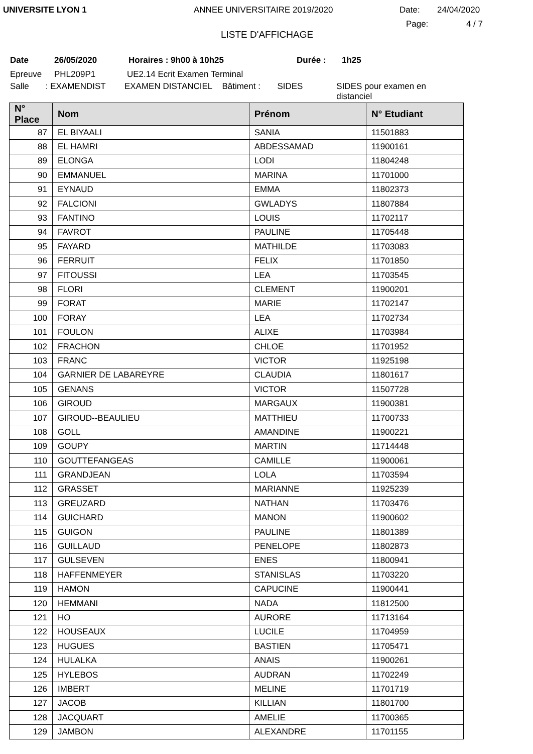UNIVERSITE LYON 1 ANNEE UNIVERSITAIRE 2019/2020 Date: 24/04/2020
Page: 4 / 7
LISTE D'AFFICHAGE
Date 26/05/2020 Horaires : 9h00 à 10h25 Durée : 1h25
Epreuve PHL209P1 UE2.14 Ecrit Examen Terminal
Salle: EXAMENDIST EXAMEN DISTANCIEL Bâtiment : SIDES SIDES pour examen en distanciel
| N° Place | Nom | Prénom | N° Etudiant |
| --- | --- | --- | --- |
| 87 | EL BIYAALI | SANIA | 11501883 |
| 88 | EL HAMRI | ABDESSAMAD | 11900161 |
| 89 | ELONGA | LODI | 11804248 |
| 90 | EMMANUEL | MARINA | 11701000 |
| 91 | EYNAUD | EMMA | 11802373 |
| 92 | FALCIONI | GWLADYS | 11807884 |
| 93 | FANTINO | LOUIS | 11702117 |
| 94 | FAVROT | PAULINE | 11705448 |
| 95 | FAYARD | MATHILDE | 11703083 |
| 96 | FERRUIT | FELIX | 11701850 |
| 97 | FITOUSSI | LEA | 11703545 |
| 98 | FLORI | CLEMENT | 11900201 |
| 99 | FORAT | MARIE | 11702147 |
| 100 | FORAY | LEA | 11702734 |
| 101 | FOULON | ALIXE | 11703984 |
| 102 | FRACHON | CHLOE | 11701952 |
| 103 | FRANC | VICTOR | 11925198 |
| 104 | GARNIER DE LABAREYRE | CLAUDIA | 11801617 |
| 105 | GENANS | VICTOR | 11507728 |
| 106 | GIROUD | MARGAUX | 11900381 |
| 107 | GIROUD--BEAULIEU | MATTHIEU | 11700733 |
| 108 | GOLL | AMANDINE | 11900221 |
| 109 | GOUPY | MARTIN | 11714448 |
| 110 | GOUTTEFANGEAS | CAMILLE | 11900061 |
| 111 | GRANDJEAN | LOLA | 11703594 |
| 112 | GRASSET | MARIANNE | 11925239 |
| 113 | GREUZARD | NATHAN | 11703476 |
| 114 | GUICHARD | MANON | 11900602 |
| 115 | GUIGON | PAULINE | 11801389 |
| 116 | GUILLAUD | PENELOPE | 11802873 |
| 117 | GULSEVEN | ENES | 11800941 |
| 118 | HAFFENMEYER | STANISLAS | 11703220 |
| 119 | HAMON | CAPUCINE | 11900441 |
| 120 | HEMMANI | NADA | 11812500 |
| 121 | HO | AURORE | 11713164 |
| 122 | HOUSEAUX | LUCILE | 11704959 |
| 123 | HUGUES | BASTIEN | 11705471 |
| 124 | HULALKA | ANAIS | 11900261 |
| 125 | HYLEBOS | AUDRAN | 11702249 |
| 126 | IMBERT | MELINE | 11701719 |
| 127 | JACOB | KILLIAN | 11801700 |
| 128 | JACQUART | AMELIE | 11700365 |
| 129 | JAMBON | ALEXANDRE | 11701155 |